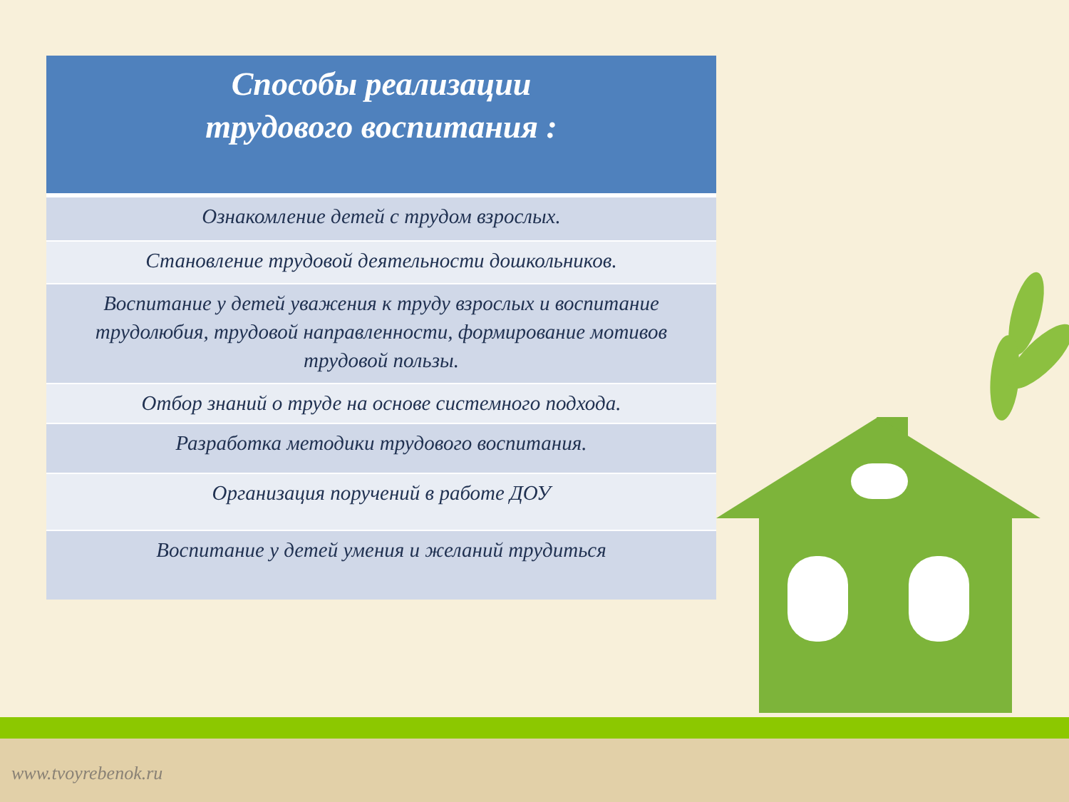| Способы реализации трудового воспитания : |
| --- |
| Ознакомление детей с трудом взрослых. |
| Становление трудовой деятельности дошкольников. |
| Воспитание у детей уважения к труду взрослых и воспитание трудолюбия, трудовой направленности, формирование мотивов трудовой пользы. |
| Отбор знаний о труде на основе системного подхода. |
| Разработка методики трудового воспитания. |
| Организация поручений в работе ДОУ |
| Воспитание у детей умения и желаний трудиться |
www.tvoyrebenok.ru